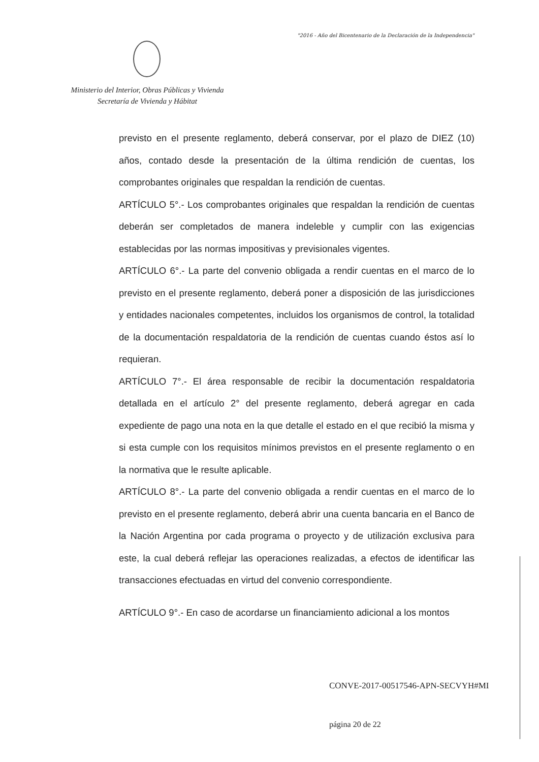"2016 - Año del Bicentenario de la Declaración de la Independencia"
Ministerio del Interior, Obras Públicas y Vivienda
Secretaría de Vivienda y Hábitat
previsto en el presente reglamento, deberá conservar, por el plazo de DIEZ (10) años, contado desde la presentación de la última rendición de cuentas, los comprobantes originales que respaldan la rendición de cuentas.
ARTÍCULO 5°.- Los comprobantes originales que respaldan la rendición de cuentas deberán ser completados de manera indeleble y cumplir con las exigencias establecidas por las normas impositivas y previsionales vigentes.
ARTÍCULO 6°.- La parte del convenio obligada a rendir cuentas en el marco de lo previsto en el presente reglamento, deberá poner a disposición de las jurisdicciones y entidades nacionales competentes, incluidos los organismos de control, la totalidad de la documentación respaldatoria de la rendición de cuentas cuando éstos así lo requieran.
ARTÍCULO 7°.- El área responsable de recibir la documentación respaldatoria detallada en el artículo 2° del presente reglamento, deberá agregar en cada expediente de pago una nota en la que detalle el estado en el que recibió la misma y si esta cumple con los requisitos mínimos previstos en el presente reglamento o en la normativa que le resulte aplicable.
ARTÍCULO 8°.- La parte del convenio obligada a rendir cuentas en el marco de lo previsto en el presente reglamento, deberá abrir una cuenta bancaria en el Banco de la Nación Argentina por cada programa o proyecto y de utilización exclusiva para este, la cual deberá reflejar las operaciones realizadas, a efectos de identificar las transacciones efectuadas en virtud del convenio correspondiente.
ARTÍCULO 9°.- En caso de acordarse un financiamiento adicional a los montos
CONVE-2017-00517546-APN-SECVYH#MI
página 20 de 22